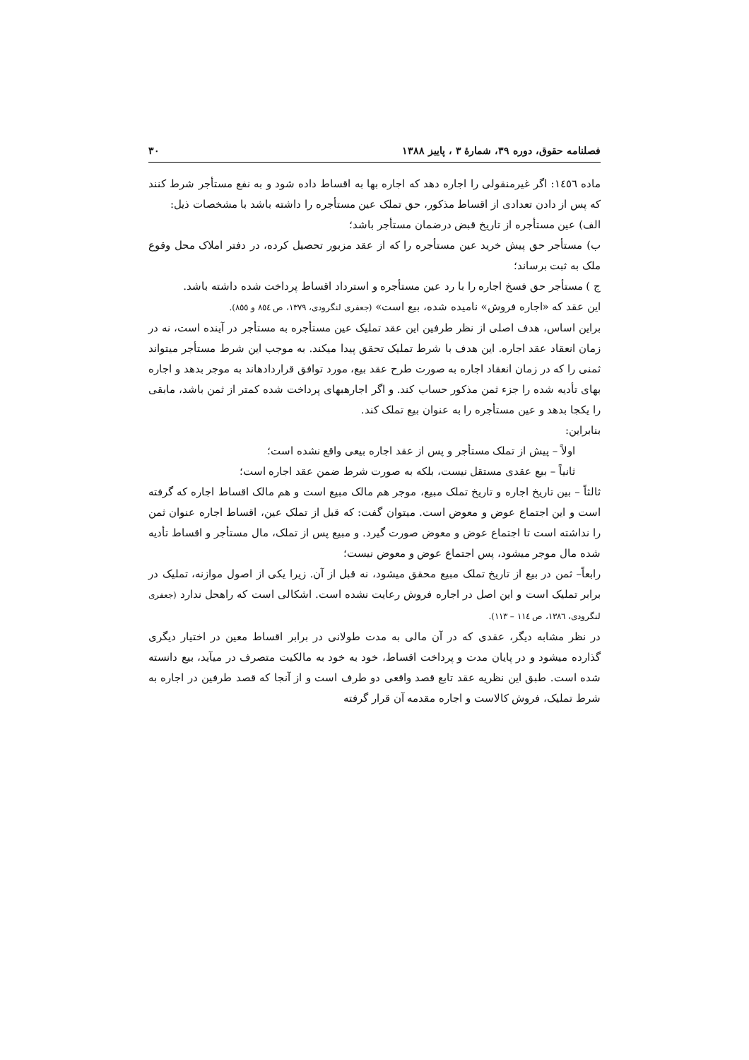فصلنامه حقوق، دوره ۳۹، شمارهٔ ۳ ، پاییز ۱۳۸۸ ۳۰
ماده ١٤٥٦: اگر غیرمنقولی را اجاره دهد که اجاره بها به اقساط داده شود و به نفع مستأجر شرط کنند که پس از دادن تعدادی از اقساط مذکور، حق تملک عین مستأجره را داشته باشد با مشخصات ذیل:
الف) عین مستأجره از تاریخ قبض درضمان مستأجر باشد؛
ب) مستأجر حق پیش خرید عین مستأجره را که از عقد مزبور تحصیل کرده، در دفتر املاک محل وقوع ملک به ثبت برساند؛
ج ) مستأجر حق فسخ اجاره را با رد عین مستأجره و استرداد اقساط پرداخت شده داشته باشد.
این عقد که «اجاره فروش» نامیده شده، بیع است» (جعفری لنگرودی، ١٣٧٩، ص ٨٥٤ و ٨٥٥).
براین اساس، هدف اصلی از نظر طرفین این عقد تملیک عین مستأجره به مستأجر در آینده است، نه در زمان انعقاد عقد اجاره. این هدف با شرط تملیک تحقق پیدا میکند. به موجب این شرط مستأجر میتواند ثمنی را که در زمان انعقاد اجاره به صورت طرح عقد بیع، مورد توافق قراردادهاند به موجر بدهد و اجاره بهای تأدیه شده را جزء ثمن مذکور حساب کند. و اگر اجارهبهای پرداخت شده کمتر از ثمن باشد، مابقی را یکجا بدهد و عین مستأجره را به عنوان بیع تملک کند.
بنابراین:
اولاً – پیش از تملک مستأجر و پس از عقد اجاره بیعی واقع نشده است؛
ثانیاً – بیع عقدی مستقل نیست، بلکه به صورت شرط ضمن عقد اجاره است؛
ثالثاً – بین تاریخ اجاره و تاریخ تملک مبیع، موجر هم مالک مبیع است و هم مالک اقساط اجاره که گرفته است و این اجتماع عوض و معوض است. میتوان گفت: که قبل از تملک عین، اقساط اجاره عنوان ثمن را نداشته است تا اجتماع عوض و معوض صورت گیرد. و مبیع پس از تملک، مال مستأجر و اقساط تأدیه شده مال موجر میشود، پس اجتماع عوض و معوض نیست؛
رابعاً– ثمن در بیع از تاریخ تملک مبیع محقق میشود، نه قبل از آن. زیرا یکی از اصول موازنه، تملیک در برابر تملیک است و این اصل در اجاره فروش رعایت نشده است. اشکالی است که راهحل ندارد (جعفری لنگرودی، ١٣٨٦، ص ١١٤ – ١١٣).
در نظر مشابه دیگر، عقدی که در آن مالی به مدت طولانی در برابر اقساط معین در اختیار دیگری گذارده میشود و در پایان مدت و پرداخت اقساط، خود به خود به مالکیت متصرف در میآید، بیع دانسته شده است. طبق این نظریه عقد تابع قصد واقعی دو طرف است و از آنجا که قصد طرفین در اجاره به شرط تملیک، فروش کالاست و اجاره مقدمه آن قرار گرفته